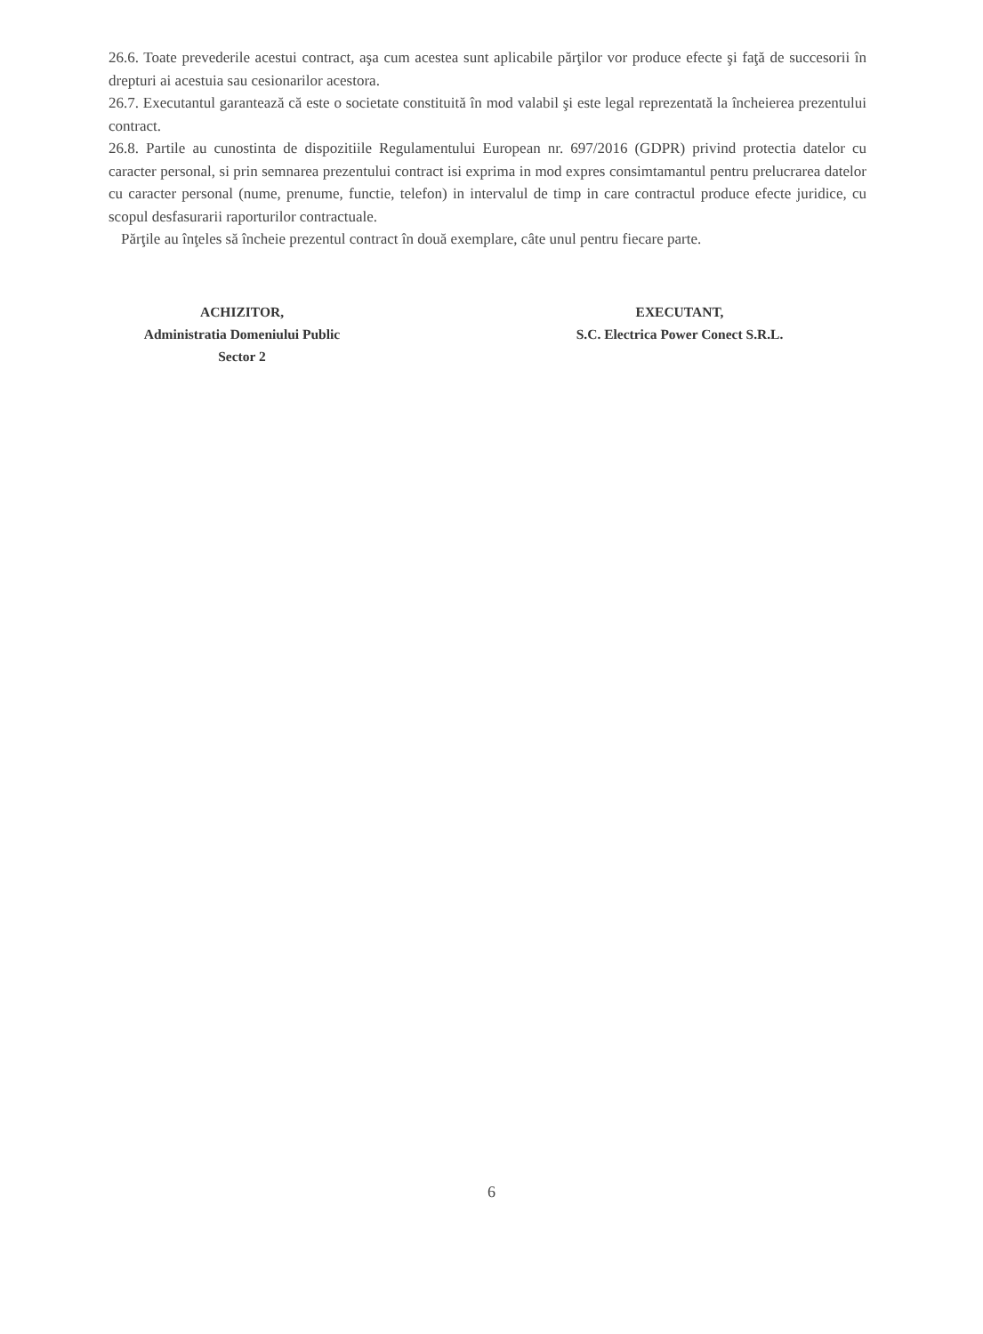26.6. Toate prevederile acestui contract, aşa cum acestea sunt aplicabile părţilor vor produce efecte şi faţă de succesorii în drepturi ai acestuia sau cesionarilor acestora.
26.7. Executantul garantează că este o societate constituită în mod valabil şi este legal reprezentată la încheierea prezentului contract.
26.8. Partile au cunostinta de dispozitiile Regulamentului European nr. 697/2016 (GDPR) privind protectia datelor cu caracter personal, si prin semnarea prezentului contract isi exprima in mod expres consimtamantul pentru prelucrarea datelor cu caracter personal (nume, prenume, functie, telefon) in intervalul de timp in care contractul produce efecte juridice, cu scopul desfasurarii raporturilor contractuale.
Părţile au înţeles să încheie prezentul contract în două exemplare, câte unul pentru fiecare parte.
ACHIZITOR,
Administratia Domeniului Public
Sector 2
EXECUTANT,
S.C. Electrica Power Conect S.R.L.
6